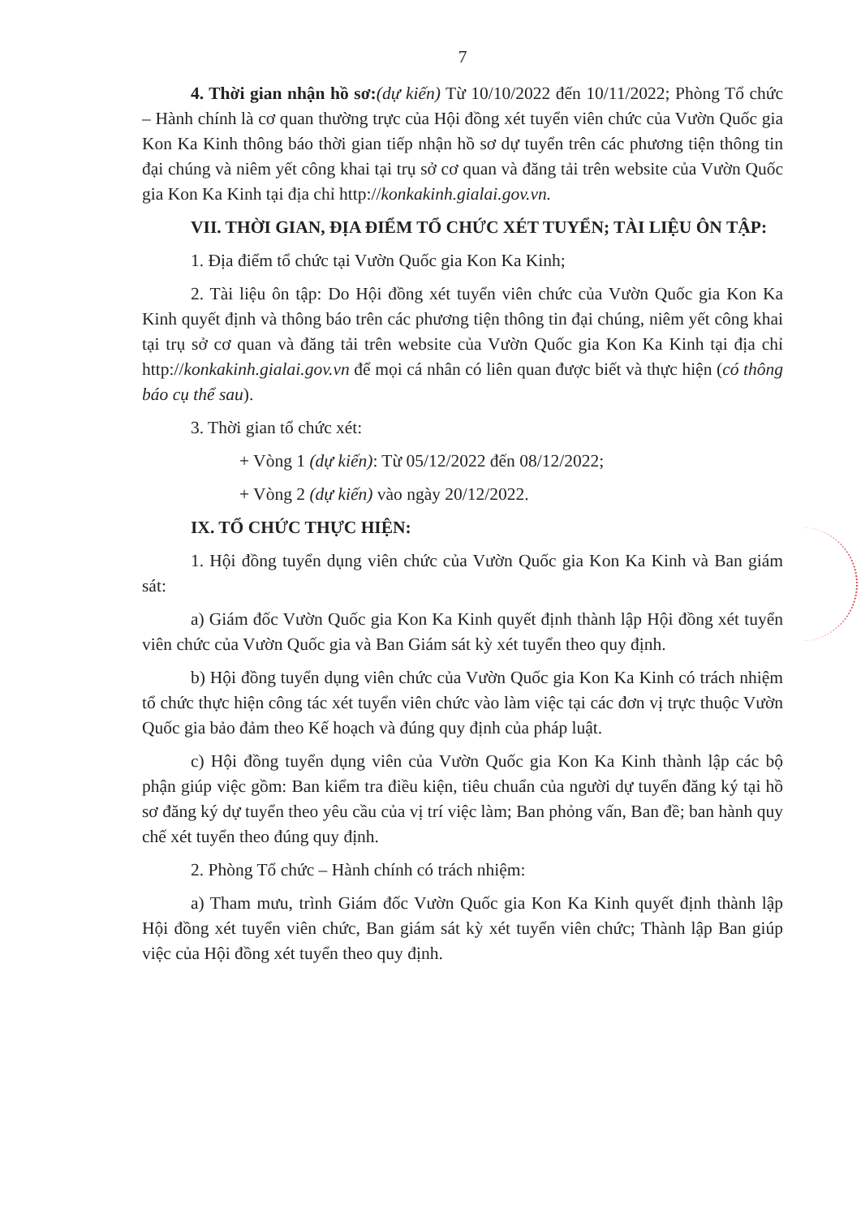7
4. Thời gian nhận hồ sơ:(dự kiến) Từ 10/10/2022 đến 10/11/2022; Phòng Tổ chức – Hành chính là cơ quan thường trực của Hội đồng xét tuyển viên chức của Vườn Quốc gia Kon Ka Kinh thông báo thời gian tiếp nhận hồ sơ dự tuyển trên các phương tiện thông tin đại chúng và niêm yết công khai tại trụ sở cơ quan và đăng tải trên website của Vườn Quốc gia Kon Ka Kinh tại địa chỉ http://konkakinh.gialai.gov.vn.
VII. THỜI GIAN, ĐỊA ĐIỂM TỔ CHỨC XÉT TUYỂN; TÀI LIỆU ÔN TẬP:
1. Địa điểm tổ chức tại Vườn Quốc gia Kon Ka Kinh;
2. Tài liệu ôn tập: Do Hội đồng xét tuyển viên chức của Vườn Quốc gia Kon Ka Kinh quyết định và thông báo trên các phương tiện thông tin đại chúng, niêm yết công khai tại trụ sở cơ quan và đăng tải trên website của Vườn Quốc gia Kon Ka Kinh tại địa chỉ http://konkakinh.gialai.gov.vn để mọi cá nhân có liên quan được biết và thực hiện (có thông báo cụ thể sau).
3. Thời gian tổ chức xét:
+ Vòng 1 (dự kiến): Từ 05/12/2022 đến 08/12/2022;
+ Vòng 2 (dự kiến) vào ngày 20/12/2022.
IX. TỔ CHỨC THỰC HIỆN:
1. Hội đồng tuyển dụng viên chức của Vườn Quốc gia Kon Ka Kinh và Ban giám sát:
a) Giám đốc Vườn Quốc gia Kon Ka Kinh quyết định thành lập Hội đồng xét tuyển viên chức của Vườn Quốc gia và Ban Giám sát kỳ xét tuyển theo quy định.
b) Hội đồng tuyển dụng viên chức của Vườn Quốc gia Kon Ka Kinh có trách nhiệm tổ chức thực hiện công tác xét tuyển viên chức vào làm việc tại các đơn vị trực thuộc Vườn Quốc gia bảo đảm theo Kế hoạch và đúng quy định của pháp luật.
c) Hội đồng tuyển dụng viên của Vườn Quốc gia Kon Ka Kinh thành lập các bộ phận giúp việc gồm: Ban kiểm tra điều kiện, tiêu chuẩn của người dự tuyển đăng ký tại hồ sơ đăng ký dự tuyển theo yêu cầu của vị trí việc làm; Ban phỏng vấn, Ban đề; ban hành quy chế xét tuyển theo đúng quy định.
2. Phòng Tổ chức – Hành chính có trách nhiệm:
a) Tham mưu, trình Giám đốc Vườn Quốc gia Kon Ka Kinh quyết định thành lập Hội đồng xét tuyển viên chức, Ban giám sát kỳ xét tuyển viên chức; Thành lập Ban giúp việc của Hội đồng xét tuyển theo quy định.